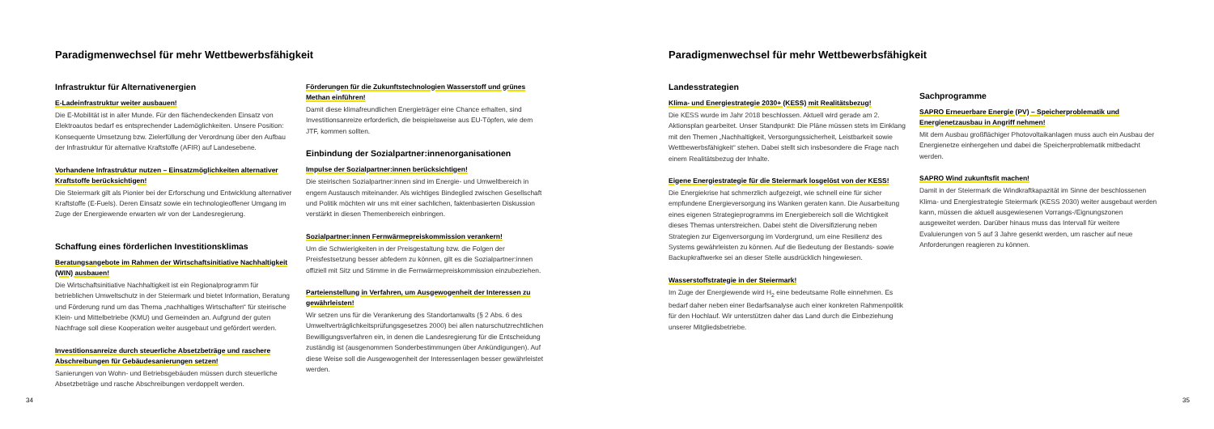Paradigmenwechsel für mehr Wettbewerbsfähigkeit
Infrastruktur für Alternativenergien
E-Ladeinfrastruktur weiter ausbauen!
Die E-Mobilität ist in aller Munde. Für den flächendeckenden Einsatz von Elektroautos bedarf es entsprechender Lademöglichkeiten. Unsere Position: Konsequente Umsetzung bzw. Zielerfüllung der Verordnung über den Aufbau der Infrastruktur für alternative Kraftstoffe (AFIR) auf Landesebene.
Vorhandene Infrastruktur nutzen – Einsatzmöglichkeiten alternativer Kraftstoffe berücksichtigen!
Die Steiermark gilt als Pionier bei der Erforschung und Entwicklung alternativer Kraftstoffe (E-Fuels). Deren Einsatz sowie ein technologieoffener Umgang im Zuge der Energiewende erwarten wir von der Landesregierung.
Schaffung eines förderlichen Investitionsklimas
Beratungsangebote im Rahmen der Wirtschaftsinitiative Nachhaltigkeit (WIN) ausbauen!
Die Wirtschaftsinitiative Nachhaltigkeit ist ein Regionalprogramm für betrieblichen Umweltschutz in der Steiermark und bietet Information, Beratung und Förderung rund um das Thema „nachhaltiges Wirtschaften“ für steirische Klein- und Mittelbetriebe (KMU) und Gemeinden an. Aufgrund der guten Nachfrage soll diese Kooperation weiter ausgebaut und gefördert werden.
Investitionsanreize durch steuerliche Absetzbeträge und raschere Abschreibungen für Gebäudesanierungen setzen!
Sanierungen von Wohn- und Betriebsgebäuden müssen durch steuerliche Absetzbeträge und rasche Abschreibungen verdoppelt werden.
Förderungen für die Zukunftstechnologien Wasserstoff und grünes Methan einführen!
Damit diese klimafreundlichen Energieträger eine Chance erhalten, sind Investitionsanreize erforderlich, die beispielsweise aus EU-Töpfen, wie dem JTF, kommen sollten.
Einbindung der Sozialpartner:innenorganisationen
Impulse der Sozialpartner:innen berücksichtigen!
Die steirischen Sozialpartner:innen sind im Energie- und Umweltbereich in engem Austausch miteinander. Als wichtiges Bindeglied zwischen Gesellschaft und Politik möchten wir uns mit einer sachlichen, faktenbasierten Diskussion verstärkt in diesen Themenbereich einbringen.
Sozialpartner:innen Fernwärmepreiskommission verankern!
Um die Schwierigkeiten in der Preisgestaltung bzw. die Folgen der Preisfestsetzung besser abfedern zu können, gilt es die Sozialpartner:innen offiziell mit Sitz und Stimme in die Fernwärmepreiskommission einzubeziehen.
Parteienstellung in Verfahren, um Ausgewogenheit der Interessen zu gewährleisten!
Wir setzen uns für die Verankerung des Standortanwalts (§ 2 Abs. 6 des Umweltverträglichkeitsprüfungsgesetzes 2000) bei allen naturschutzrechtlichen Bewilligungsverfahren ein, in denen die Landesregierung für die Entscheidung zuständig ist (ausgenommen Sonderbestimmungen über Ankündigungen). Auf diese Weise soll die Ausgewogenheit der Interessenlagen besser gewährleistet werden.
34
Paradigmenwechsel für mehr Wettbewerbsfähigkeit
Landesstrategien
Klima- und Energiestrategie 2030+ (KESS) mit Realitätsbezug!
Die KESS wurde im Jahr 2018 beschlossen. Aktuell wird gerade am 2. Aktionsplan gearbeitet. Unser Standpunkt: Die Pläne müssen stets im Einklang mit den Themen „Nachhaltigkeit, Versorgungssicherheit, Leistbarkeit sowie Wettbewerbsfähigkeit“ stehen. Dabei stellt sich insbesondere die Frage nach einem Realitätsbezug der Inhalte.
Eigene Energiestrategie für die Steiermark losgelöst von der KESS!
Die Energiekrise hat schmerzlich aufgezeigt, wie schnell eine für sicher empfundene Energieversorgung ins Wanken geraten kann. Die Ausarbeitung eines eigenen Strategieprogramms im Energiebereich soll die Wichtigkeit dieses Themas unterstreichen. Dabei steht die Diversifizierung neben Strategien zur Eigenversorgung im Vordergrund, um eine Resilienz des Systems gewährleisten zu können. Auf die Bedeutung der Bestands- sowie Backupkraftwerke sei an dieser Stelle ausdrücklich hingewiesen.
Wasserstoffstrategie in der Steiermark!
Im Zuge der Energiewende wird H<sub>2</sub> eine bedeutsame Rolle einnehmen. Es bedarf daher neben einer Bedarfsanalyse auch einer konkreten Rahmenpolitik für den Hochlauf. Wir unterstützen daher das Land durch die Einbeziehung unserer Mitgliedsbetriebe.
Sachprogramme
SAPRO Erneuerbare Energie (PV) – Speicherproblematik und Energienetzausbau in Angriff nehmen!
Mit dem Ausbau großflächiger Photovoltaikanlagen muss auch ein Ausbau der Energienetze einhergehen und dabei die Speicherproblematik mitbedacht werden.
SAPRO Wind zukunftsfit machen!
Damit in der Steiermark die Windkraftkapazität im Sinne der beschlossenen Klima- und Energiestrategie Steiermark (KESS 2030) weiter ausgebaut werden kann, müssen die aktuell ausgewiesenen Vorrangs-/Eignungszonen ausgeweitet werden. Darüber hinaus muss das Intervall für weitere Evaluierungen von 5 auf 3 Jahre gesenkt werden, um rascher auf neue Anforderungen reagieren zu können.
35